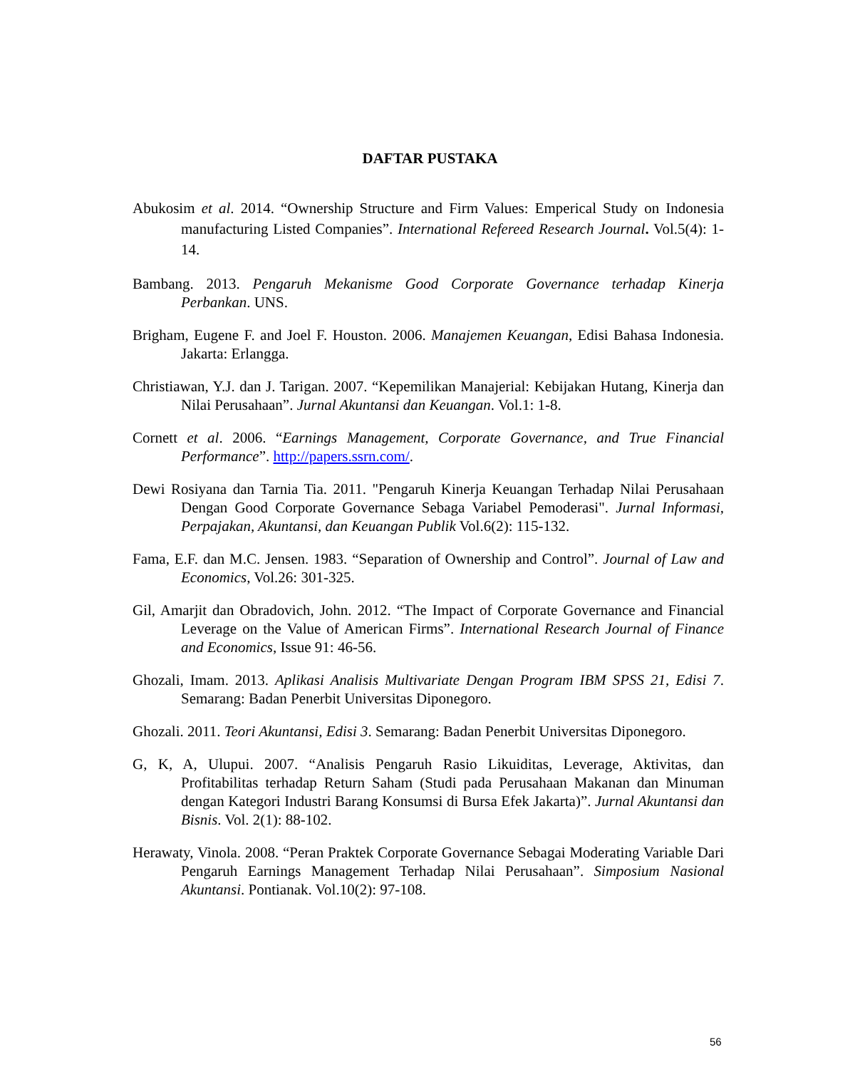DAFTAR PUSTAKA
Abukosim et al. 2014. “Ownership Structure and Firm Values: Emperical Study on Indonesia manufacturing Listed Companies”. International Refereed Research Journal. Vol.5(4): 1-14.
Bambang. 2013. Pengaruh Mekanisme Good Corporate Governance terhadap Kinerja Perbankan. UNS.
Brigham, Eugene F. and Joel F. Houston. 2006. Manajemen Keuangan, Edisi Bahasa Indonesia. Jakarta: Erlangga.
Christiawan, Y.J. dan J. Tarigan. 2007. “Kepemilikan Manajerial: Kebijakan Hutang, Kinerja dan Nilai Perusahaan”. Jurnal Akuntansi dan Keuangan. Vol.1: 1-8.
Cornett et al. 2006. “Earnings Management, Corporate Governance, and True Financial Performance”. http://papers.ssrn.com/.
Dewi Rosiyana dan Tarnia Tia. 2011. "Pengaruh Kinerja Keuangan Terhadap Nilai Perusahaan Dengan Good Corporate Governance Sebaga Variabel Pemoderasi". Jurnal Informasi, Perpajakan, Akuntansi, dan Keuangan Publik Vol.6(2): 115-132.
Fama, E.F. dan M.C. Jensen. 1983. “Separation of Ownership and Control”. Journal of Law and Economics, Vol.26: 301-325.
Gil, Amarjit dan Obradovich, John. 2012. “The Impact of Corporate Governance and Financial Leverage on the Value of American Firms”. International Research Journal of Finance and Economics, Issue 91: 46-56.
Ghozali, Imam. 2013. Aplikasi Analisis Multivariate Dengan Program IBM SPSS 21, Edisi 7. Semarang: Badan Penerbit Universitas Diponegoro.
Ghozali. 2011. Teori Akuntansi, Edisi 3. Semarang: Badan Penerbit Universitas Diponegoro.
G, K, A, Ulupui. 2007. “Analisis Pengaruh Rasio Likuiditas, Leverage, Aktivitas, dan Profitabilitas terhadap Return Saham (Studi pada Perusahaan Makanan dan Minuman dengan Kategori Industri Barang Konsumsi di Bursa Efek Jakarta)”. Jurnal Akuntansi dan Bisnis. Vol. 2(1): 88-102.
Herawaty, Vinola. 2008. “Peran Praktek Corporate Governance Sebagai Moderating Variable Dari Pengaruh Earnings Management Terhadap Nilai Perusahaan”. Simposium Nasional Akuntansi. Pontianak. Vol.10(2): 97-108.
56